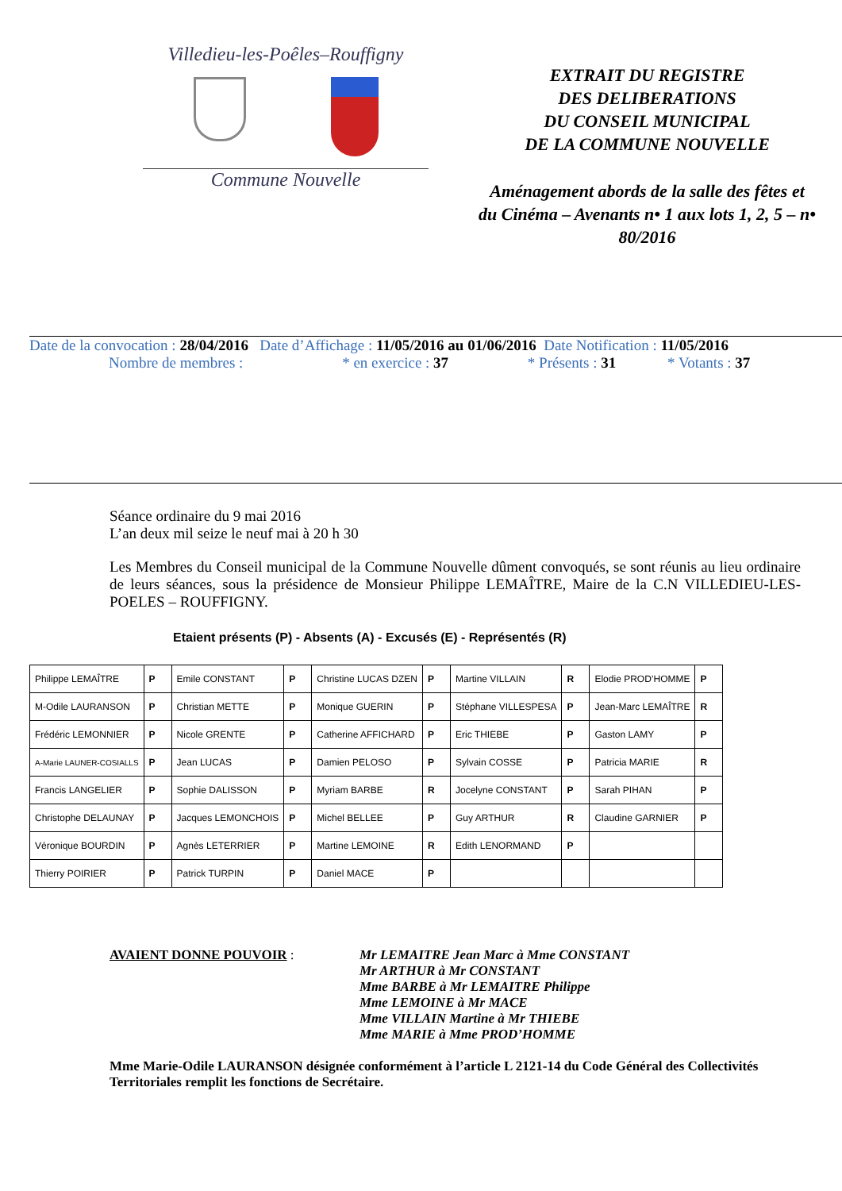Villedieu-les-Poêles–Rouffigny
Commune Nouvelle
EXTRAIT DU REGISTRE
DES DELIBERATIONS
DU CONSEIL MUNICIPAL
DE LA COMMUNE NOUVELLE
Aménagement abords de la salle des fêtes et
du Cinéma – Avenants n• 1 aux lots 1, 2, 5 – n• 80/2016
Date de la convocation : 28/04/2016 Date d’Affichage : 11/05/2016 au 01/06/2016 Date Notification : 11/05/2016
Nombre de membres : * en exercice : 37 * Présents : 31 * Votants : 37
Séance ordinaire du 9 mai 2016
L’an deux mil seize le neuf mai à 20 h 30
Les Membres du Conseil municipal de la Commune Nouvelle dûment convoqués, se sont réunis au lieu ordinaire de leurs séances, sous la présidence de Monsieur Philippe LEMAÎTRE, Maire de la C.N VILLEDIEU-LES-POELES – ROUFFIGNY.
Etaient présents (P) - Absents (A) - Excusés (E) - Représentés (R)
| Philippe LEMAÎTRE | P | Emile CONSTANT | P | Christine LUCAS DZEN | P | Martine VILLAIN | R | Elodie PROD’HOMME | P |
| M-Odile LAURANSON | P | Christian METTE | P | Monique GUERIN | P | Stéphane VILLESPESA | P | Jean-Marc LEMAÎTRE | R |
| Frédéric LEMONNIER | P | Nicole GRENTE | P | Catherine AFFICHARD | P | Eric THIEBE | P | Gaston LAMY | P |
| A-Marie LAUNER-COSIALLS | P | Jean LUCAS | P | Damien PELOSO | P | Sylvain COSSE | P | Patricia MARIE | R |
| Francis LANGELIER | P | Sophie DALISSON | P | Myriam BARBE | R | Jocelyne CONSTANT | P | Sarah PIHAN | P |
| Christophe DELAUNAY | P | Jacques LEMONCHOIS | P | Michel BELLEE | P | Guy ARTHUR | R | Claudine GARNIER | P |
| Véronique BOURDIN | P | Agnès LETERRIER | P | Martine LEMOINE | R | Edith LENORMAND | P | | |
| Thierry POIRIER | P | Patrick TURPIN | P | Daniel MACE | P | | | | |
AVAIENT DONNE POUVOIR : Mr LEMAITRE Jean Marc à Mme CONSTANT
Mr ARTHUR à Mr CONSTANT
Mme BARBE à Mr LEMAITRE Philippe
Mme LEMOINE à Mr MACE
Mme VILLAIN Martine à Mr THIEBE
Mme MARIE à Mme PROD’HOMME
Mme Marie-Odile LAURANSON désignée conformément à l’article L 2121-14 du Code Général des Collectivités Territoriales remplit les fonctions de Secrétaire.